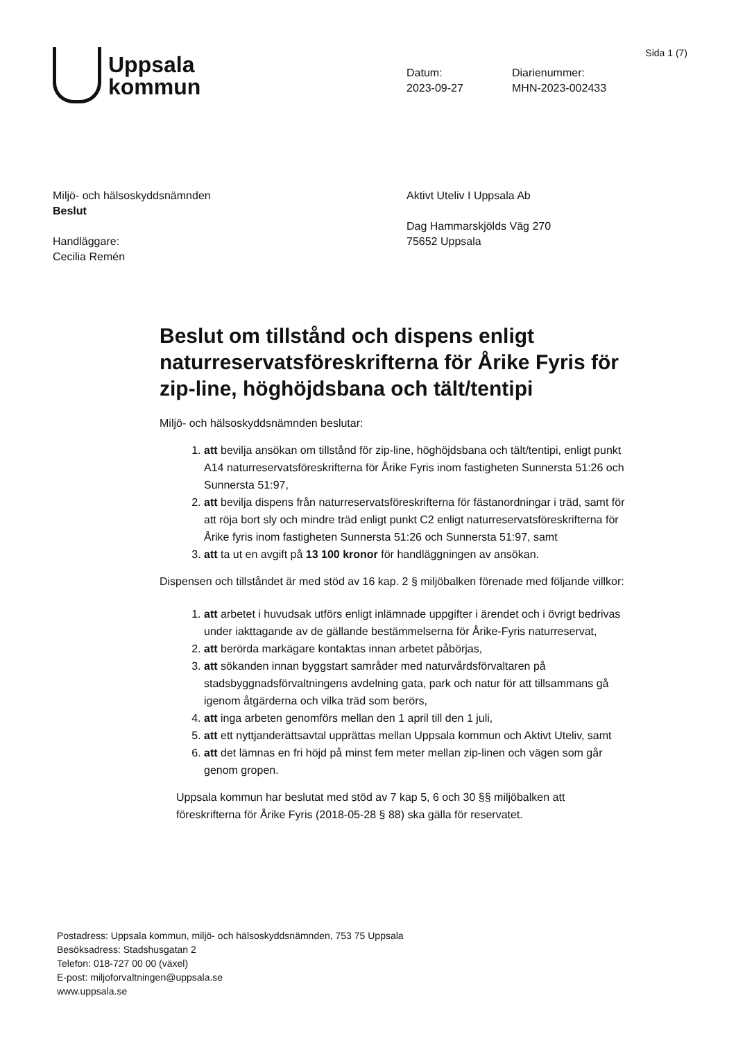Sida 1 (7)
Uppsala
kommun
Datum:
2023-09-27
Diarienummer:
MHN-2023-002433
Miljö- och hälsoskyddsnämnden
Beslut
Handläggare:
Cecilia Remén
Aktivt Uteliv I Uppsala Ab
Dag Hammarskjölds Väg 270
75652 Uppsala
Beslut om tillstånd och dispens enligt naturreservatsföreskrifterna för Årike Fyris för zip-line, höghöjdsbana och tält/tentipi
Miljö- och hälsoskyddsnämnden beslutar:
1. att bevilja ansökan om tillstånd för zip-line, höghöjdsbana och tält/tentipi, enligt punkt A14 naturreservatsföreskrifterna för Årike Fyris inom fastigheten Sunnersta 51:26 och Sunnersta 51:97,
2. att bevilja dispens från naturreservatsföreskrifterna för fästanordningar i träd, samt för att röja bort sly och mindre träd enligt punkt C2 enligt naturreservatsföreskrifterna för Årike fyris inom fastigheten Sunnersta 51:26 och Sunnersta 51:97, samt
3. att ta ut en avgift på 13 100 kronor för handläggningen av ansökan.
Dispensen och tillståndet är med stöd av 16 kap. 2 § miljöbalken förenade med följande villkor:
1. att arbetet i huvudsak utförs enligt inlämnade uppgifter i ärendet och i övrigt bedrivas under iakttagande av de gällande bestämmelserna för Årike-Fyris naturreservat,
2. att berörda markägare kontaktas innan arbetet påbörjas,
3. att sökanden innan byggstart samråder med naturvårdsförvaltaren på stadsbyggnadsförvaltningens avdelning gata, park och natur för att tillsammans gå igenom åtgärderna och vilka träd som berörs,
4. att inga arbeten genomförs mellan den 1 april till den 1 juli,
5. att ett nyttjanderättsavtal upprättas mellan Uppsala kommun och Aktivt Uteliv, samt
6. att det lämnas en fri höjd på minst fem meter mellan zip-linen och vägen som går genom gropen.
Uppsala kommun har beslutat med stöd av 7 kap 5, 6 och 30 §§ miljöbalken att föreskrifterna för Årike Fyris (2018-05-28 § 88) ska gälla för reservatet.
Postadress: Uppsala kommun, miljö- och hälsoskyddsnämnden, 753 75 Uppsala
Besöksadress: Stadshusgatan 2
Telefon: 018-727 00 00 (växel)
E-post: miljoforvaltningen@uppsala.se
www.uppsala.se